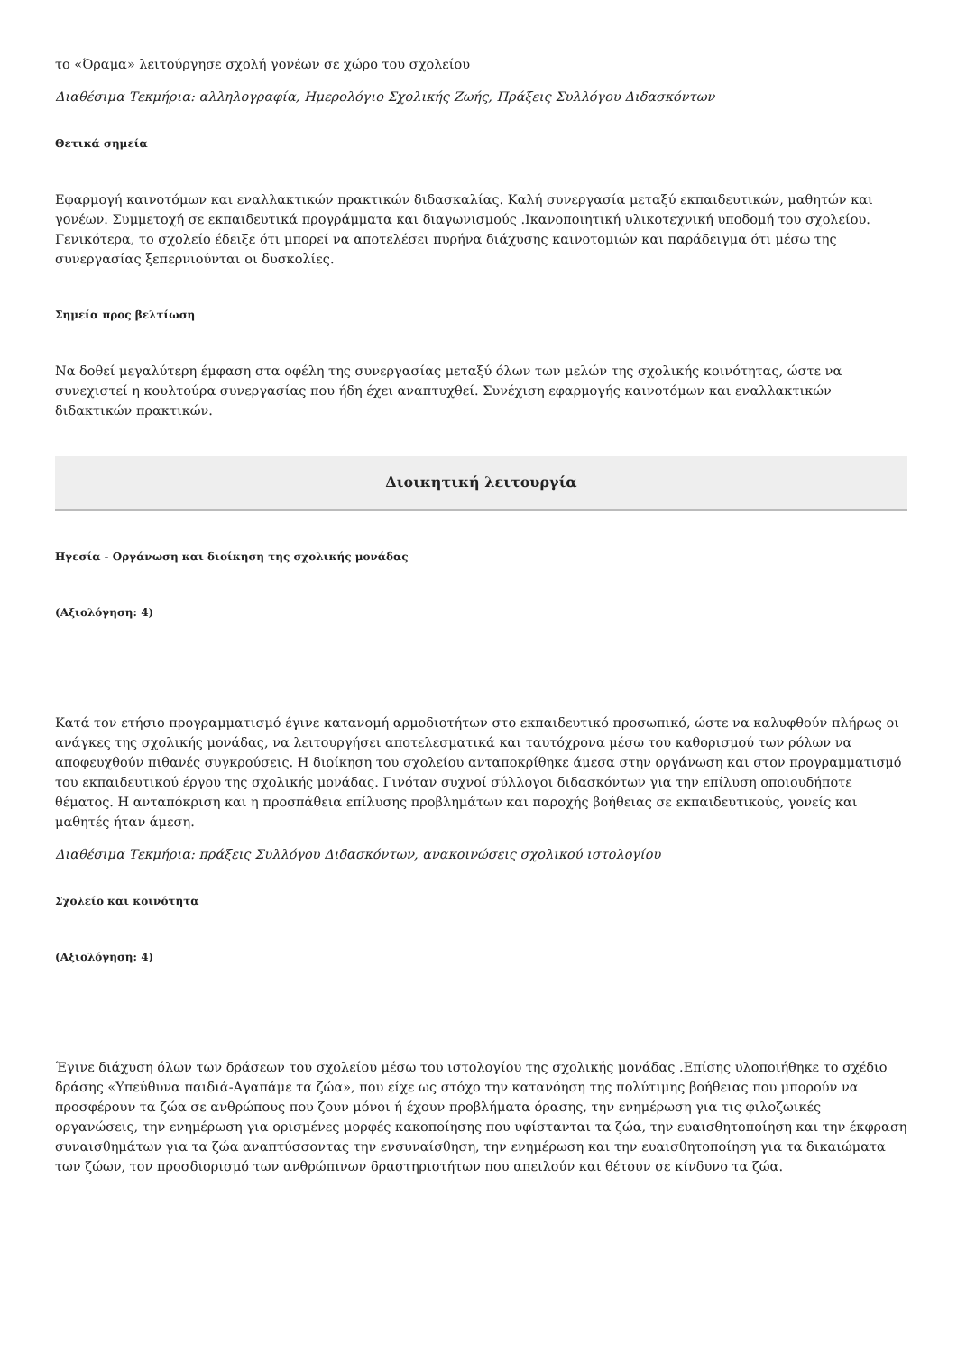το «Όραμα» λειτούργησε σχολή γονέων σε χώρο του σχολείου
Διαθέσιμα Τεκμήρια: αλληλογραφία, Ημερολόγιο Σχολικής Ζωής, Πράξεις Συλλόγου Διδασκόντων
Θετικά σημεία
Εφαρμογή καινοτόμων και εναλλακτικών πρακτικών διδασκαλίας. Καλή συνεργασία μεταξύ εκπαιδευτικών, μαθητών και γονέων. Συμμετοχή σε εκπαιδευτικά προγράμματα και διαγωνισμούς .Ικανοποιητική υλικοτεχνική υποδομή του σχολείου. Γενικότερα, το σχολείο έδειξε ότι μπορεί να αποτελέσει πυρήνα διάχυσης καινοτομιών και παράδειγμα ότι μέσω της συνεργασίας ξεπερνιούνται οι δυσκολίες.
Σημεία προς βελτίωση
Να δοθεί μεγαλύτερη έμφαση στα οφέλη της συνεργασίας μεταξύ όλων των μελών της σχολικής κοινότητας, ώστε να συνεχιστεί η κουλτούρα συνεργασίας που ήδη έχει αναπτυχθεί. Συνέχιση εφαρμογής καινοτόμων και εναλλακτικών διδακτικών πρακτικών.
Διοικητική λειτουργία
Ηγεσία - Οργάνωση και διοίκηση της σχολικής μονάδας
(Αξιολόγηση: 4)
Κατά τον ετήσιο προγραμματισμό έγινε κατανομή αρμοδιοτήτων στο εκπαιδευτικό προσωπικό, ώστε να καλυφθούν πλήρως οι ανάγκες της σχολικής μονάδας, να λειτουργήσει αποτελεσματικά και ταυτόχρονα μέσω του καθορισμού των ρόλων να αποφευχθούν πιθανές συγκρούσεις. Η διοίκηση του σχολείου ανταποκρίθηκε άμεσα στην οργάνωση και στον προγραμματισμό του εκπαιδευτικού έργου της σχολικής μονάδας. Γινόταν συχνοί σύλλογοι διδασκόντων για την επίλυση οποιουδήποτε θέματος. Η ανταπόκριση και η προσπάθεια επίλυσης προβλημάτων και παροχής βοήθειας σε εκπαιδευτικούς, γονείς και μαθητές ήταν άμεση.
Διαθέσιμα Τεκμήρια: πράξεις Συλλόγου Διδασκόντων, ανακοινώσεις σχολικού ιστολογίου
Σχολείο και κοινότητα
(Αξιολόγηση: 4)
Έγινε διάχυση όλων των δράσεων του σχολείου μέσω του ιστολογίου της σχολικής μονάδας .Επίσης υλοποιήθηκε το σχέδιο δράσης «Υπεύθυνα παιδιά-Αγαπάμε τα ζώα», που είχε ως στόχο την κατανόηση της πολύτιμης βοήθειας που μπορούν να προσφέρουν τα ζώα σε ανθρώπους που ζουν μόνοι ή έχουν προβλήματα όρασης, την ενημέρωση για τις φιλοζωικές οργανώσεις, την ενημέρωση για ορισμένες μορφές κακοποίησης που υφίστανται τα ζώα, την ευαισθητοποίηση και την έκφραση συναισθημάτων για τα ζώα αναπτύσσοντας την ενσυναίσθηση, την ενημέρωση και την ευαισθητοποίηση για τα δικαιώματα των ζώων, τον προσδιορισμό των ανθρώπινων δραστηριοτήτων που απειλούν και θέτουν σε κίνδυνο τα ζώα.